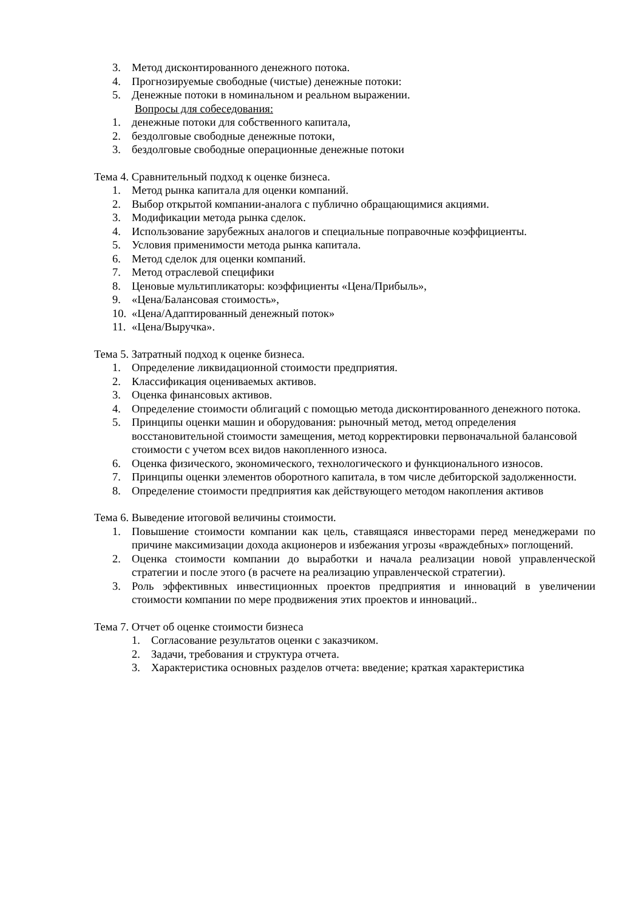3. Метод дисконтированного денежного потока.
4. Прогнозируемые свободные (чистые) денежные потоки:
5. Денежные потоки в номинальном и реальном выражении.
Вопросы для собеседования:
1. денежные потоки для собственного капитала,
2. бездолговые свободные денежные потоки,
3. бездолговые свободные операционные денежные потоки
Тема 4. Сравнительный подход к оценке бизнеса.
1. Метод рынка капитала для оценки компаний.
2. Выбор открытой компании-аналога с публично обращающимися акциями.
3. Модификации метода рынка сделок.
4. Использование зарубежных аналогов и специальные поправочные коэффициенты.
5. Условия применимости метода рынка капитала.
6. Метод сделок для оценки компаний.
7. Метод отраслевой специфики
8. Ценовые мультипликаторы: коэффициенты «Цена/Прибыль»,
9. «Цена/Балансовая стоимость»,
10. «Цена/Адаптированный денежный поток»
11. «Цена/Выручка».
Тема 5. Затратный подход к оценке бизнеса.
1. Определение ликвидационной стоимости предприятия.
2. Классификация оцениваемых активов.
3. Оценка финансовых активов.
4. Определение стоимости облигаций с помощью метода дисконтированного денежного потока.
5. Принципы оценки машин и оборудования: рыночный метод, метод определения восстановительной стоимости замещения, метод корректировки первоначальной балансовой стоимости с учетом всех видов накопленного износа.
6. Оценка физического, экономического, технологического и функционального износов.
7. Принципы оценки элементов оборотного капитала, в том числе дебиторской задолженности.
8. Определение стоимости предприятия как действующего методом накопления активов
Тема 6. Выведение итоговой величины стоимости.
1. Повышение стоимости компании как цель, ставящаяся инвесторами перед менеджерами по причине максимизации дохода акционеров и избежания угрозы «враждебных» поглощений.
2. Оценка стоимости компании до выработки и начала реализации новой управленческой стратегии и после этого (в расчете на реализацию управленческой стратегии).
3. Роль эффективных инвестиционных проектов предприятия и инноваций в увеличении стоимости компании по мере продвижения этих проектов и инноваций..
Тема 7. Отчет об оценке стоимости бизнеса
1. Согласование результатов оценки с заказчиком.
2. Задачи, требования и структура отчета.
3. Характеристика основных разделов отчета: введение; краткая характеристика